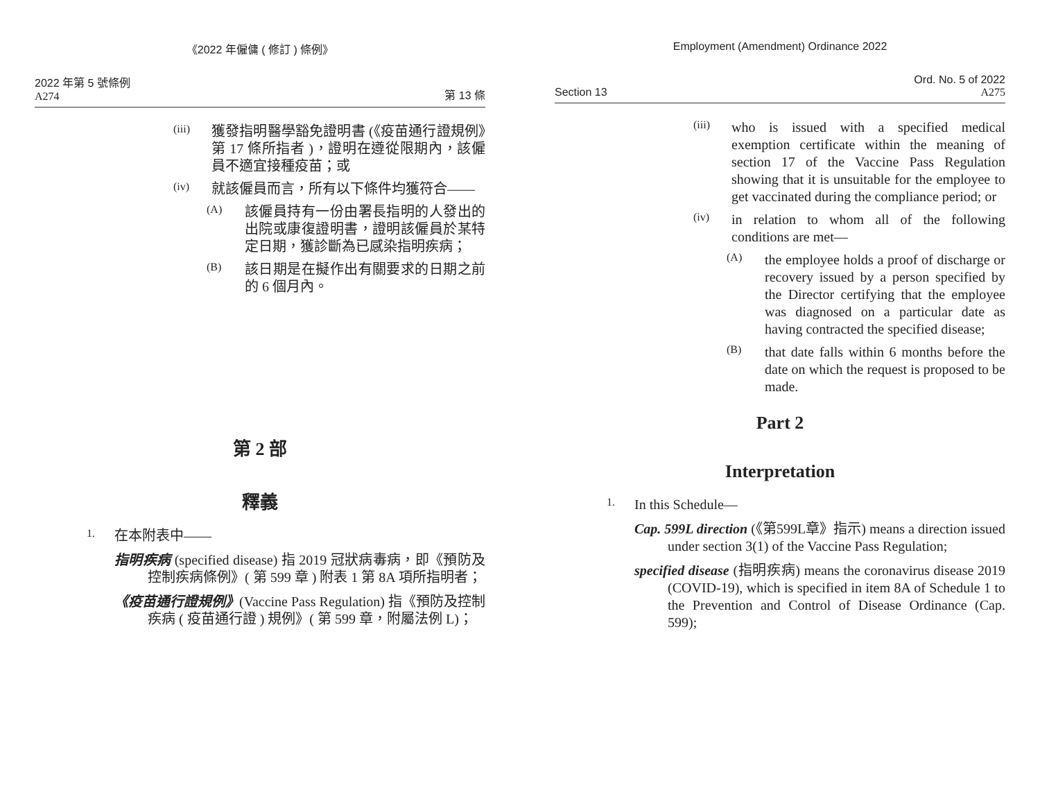《2022 年僱傭 ( 修訂 ) 條例》
2022 年第 5 號條例
A274
第 13 條
(iii)
獲發指明醫學豁免證明書 (《疫苗通行證規例》第 17 條所指者 )，證明在遵從限期內，該僱員不適宜接種疫苗；或
(iv)
就該僱員而言，所有以下條件均獲符合——
(A)
該僱員持有一份由署長指明的人發出的出院或康復證明書，證明該僱員於某特定日期，獲診斷為已感染指明疾病；
(B)
該日期是在擬作出有關要求的日期之前的 6 個月內。
第 2 部
釋義
1.
在本附表中——
指明疾病 (specified disease) 指 2019 冠狀病毒病，即《預防及控制疾病條例》( 第 599 章 ) 附表 1 第 8A 項所指明者；
《疫苗通行證規例》(Vaccine Pass Regulation) 指《預防及控制疾病 ( 疫苗通行證 ) 規例》( 第 599 章，附屬法例 L)；
Employment (Amendment) Ordinance 2022
Section 13
Ord. No. 5 of 2022
A275
(iii)
who is issued with a specified medical exemption certificate within the meaning of section 17 of the Vaccine Pass Regulation showing that it is unsuitable for the employee to get vaccinated during the compliance period; or
(iv)
in relation to whom all of the following conditions are met—
(A)
the employee holds a proof of discharge or recovery issued by a person specified by the Director certifying that the employee was diagnosed on a particular date as having contracted the specified disease;
(B)
that date falls within 6 months before the date on which the request is proposed to be made.
Part 2
Interpretation
1.
In this Schedule—
Cap. 599L direction (《第599L章》指示) means a direction issued under section 3(1) of the Vaccine Pass Regulation;
specified disease (指明疾病) means the coronavirus disease 2019 (COVID-19), which is specified in item 8A of Schedule 1 to the Prevention and Control of Disease Ordinance (Cap. 599);